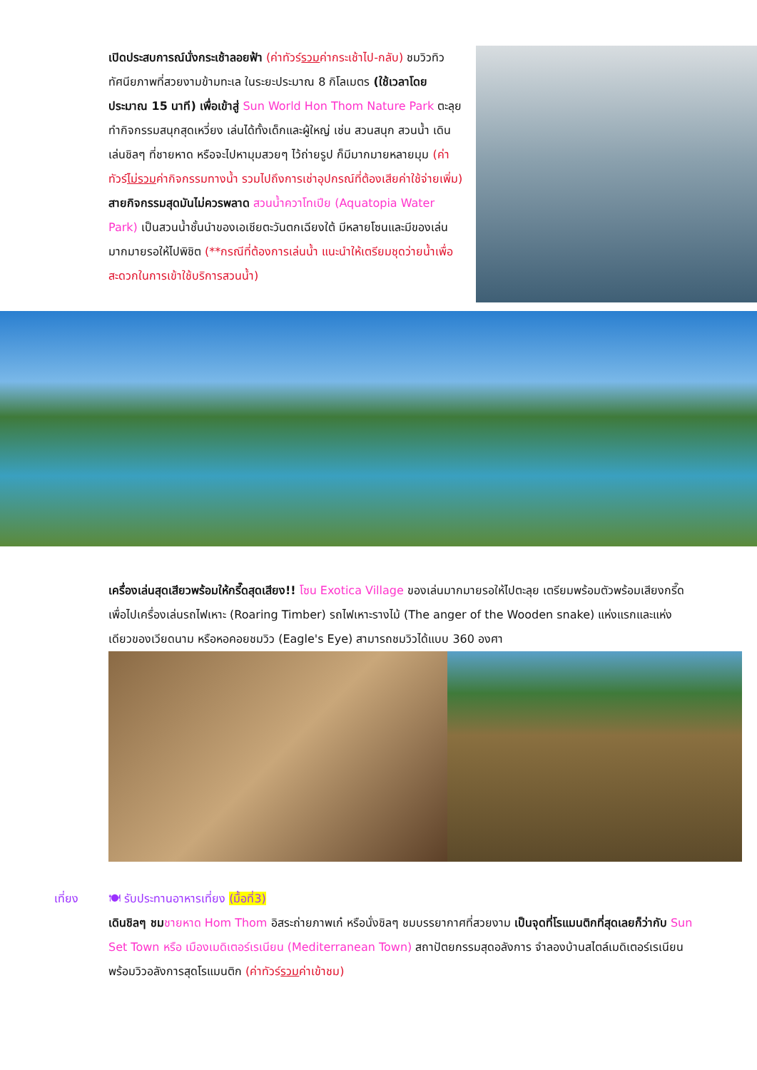เปิดประสบการณ์นั่งกระเช้าลอยฟ้า (ค่าทัวร์รวมค่ากระเช้าไป-กลับ) ชมวิวทิวทัศนียภาพที่สวยงามข้ามทะเล ในระยะประมาณ 8 กิโลเมตร (ใช้เวลาโดยประมาณ 15 นาที) เพื่อเข้าสู่ Sun World Hon Thom Nature Park ตะลุยทำกิจกรรมสนุกสุดเหวี่ยง เล่นได้ทั้งเด็กและผู้ใหญ่ เช่น สวนสนุก สวนน้ำ เดินเล่นชิลๆ ที่ชายหาด หรือจะไปหามุมสวยๆ ไว้ถ่ายรูป ก็มีมากมายหลายมุม (ค่าทัวร์ไม่รวมค่ากิจกรรมทางน้ำ รวมไปถึงการเช่าอุปกรณ์ที่ต้องเสียค่าใช้จ่ายเพิ่ม) สายกิจกรรมสุดมันไม่ควรพลาด สวนน้ำควาโทเปีย (Aquatopia Water Park) เป็นสวนน้ำชั้นนำของเอเชียตะวันตกเฉียงใต้ มีหลายโซนและมีของเล่นมากมายรอให้ไปพิชิต (**กรณีที่ต้องการเล่นน้ำ แนะนำให้เตรียมชุดว่ายน้ำเพื่อสะดวกในการเข้าใช้บริการสวนน้ำ)
เครื่องเล่นสุดเสียวพร้อมให้กรี๊ดสุดเสียง!! โซน Exotica Village ของเล่นมากมายรอให้ไปตะลุย เตรียมพร้อมตัวพร้อมเสียงกรี๊ด เพื่อไปเครื่องเล่นรถไฟเหาะ (Roaring Timber) รถไฟเหาะรางไม้ (The anger of the Wooden snake) แห่งแรกและแห่งเดียวของเวียดนาม หรือหอคอยชมวิว (Eagle's Eye) สามารถชมวิวได้แบบ 360 องศา
เที่ยง 🍽 รับประทานอาหารเที่ยง (มื้อที่3)
เดินชิลๆ ชม ชายหาด Hom Thom อิสระถ่ายภาพเก๋ หรือนั่งชิลๆ ชมบรรยากาศที่สวยงาม เป็นจุดที่โรแมนติกที่สุดเลยก็ว่ากับ Sun Set Town หรือ เมืองเมดิเตอร์เรเนียน (Mediterranean Town) สถาปัตยกรรมสุดอลังการ จำลองบ้านสไตล์เมดิเตอร์เรเนียนพร้อมวิวอลังการสุดโรแมนติก (ค่าทัวร์รวมค่าเข้าชม)